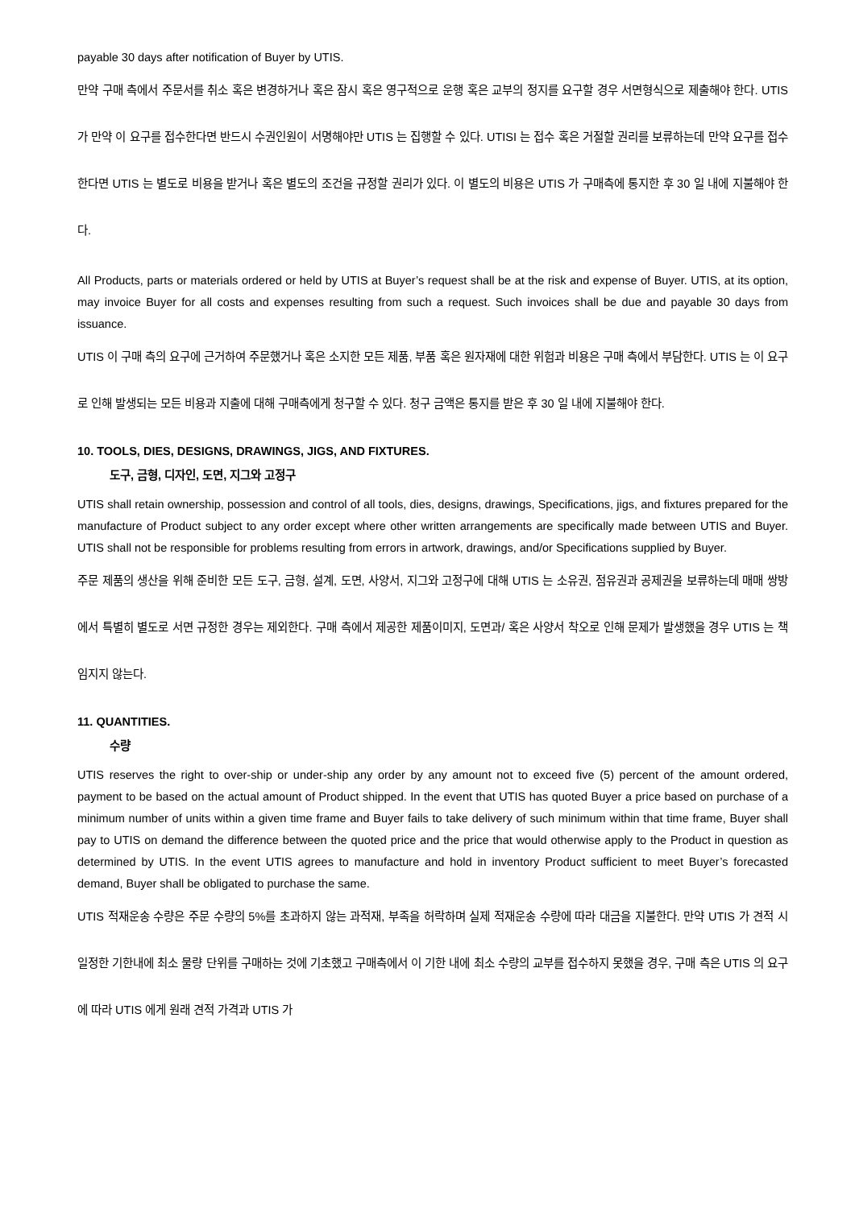payable 30 days after notification of Buyer by UTIS.
만약 구매 측에서 주문서를 취소 혹은 변경하거나 혹은 잠시 혹은 영구적으로 운행 혹은 교부의 정지를 요구할 경우 서면형식으로 제출해야 한다. UTIS 가 만약 이 요구를 접수한다면 반드시 수권인원이 서명해야만 UTIS 는 집행할 수 있다. UTISI 는 접수 혹은 거절할 권리를 보류하는데 만약 요구를 접수한다면 UTIS 는 별도로 비용을 받거나 혹은 별도의 조건을 규정할 권리가 있다. 이 별도의 비용은 UTIS 가 구매측에 통지한 후 30 일 내에 지불해야 한다.
All Products, parts or materials ordered or held by UTIS at Buyer’s request shall be at the risk and expense of Buyer. UTIS, at its option, may invoice Buyer for all costs and expenses resulting from such a request. Such invoices shall be due and payable 30 days from issuance.
UTIS 이 구매 측의 요구에 근거하여 주문했거나 혹은 소지한 모든 제품, 부품 혹은 원자재에 대한 위험과 비용은 구매 측에서 부담한다. UTIS 는 이 요구로 인해 발생되는 모든 비용과 지출에 대해 구매측에게 청구할 수 있다. 청구 금액은 통지를 받은 후 30 일 내에 지불해야 한다.
10. TOOLS, DIES, DESIGNS, DRAWINGS, JIGS, AND FIXTURES.
도구, 금형, 디자인, 도면, 지그와 고정구
UTIS shall retain ownership, possession and control of all tools, dies, designs, drawings, Specifications, jigs, and fixtures prepared for the manufacture of Product subject to any order except where other written arrangements are specifically made between UTIS and Buyer. UTIS shall not be responsible for problems resulting from errors in artwork, drawings, and/or Specifications supplied by Buyer.
주문 제품의 생산을 위해 준비한 모든 도구, 금형, 설계, 도면, 사양서, 지그와 고정구에 대해 UTIS 는 소유권, 점유권과 공제권을 보류하는데 매매 쌍방에서 특별히 별도로 서면 규정한 경우는 제외한다. 구매 측에서 제공한 제품이미지, 도면과/ 혹은 사양서 착오로 인해 문제가 발생했을 경우 UTIS 는 책임지지 않는다.
11. QUANTITIES.
수량
UTIS reserves the right to over-ship or under-ship any order by any amount not to exceed five (5) percent of the amount ordered, payment to be based on the actual amount of Product shipped. In the event that UTIS has quoted Buyer a price based on purchase of a minimum number of units within a given time frame and Buyer fails to take delivery of such minimum within that time frame, Buyer shall pay to UTIS on demand the difference between the quoted price and the price that would otherwise apply to the Product in question as determined by UTIS. In the event UTIS agrees to manufacture and hold in inventory Product sufficient to meet Buyer’s forecasted demand, Buyer shall be obligated to purchase the same.
UTIS 적재운송 수량은 주문 수량의 5%를 초과하지 않는 과적재, 부족을 허락하며 실제 적재운송 수량에 따라 대금을 지불한다. 만약 UTIS 가 견적 시 일정한 기한내에 최소 물량 단위를 구매하는 것에 기초했고 구매측에서 이 기한 내에 최소 수량의 교부를 접수하지 못했을 경우, 구매 측은 UTIS 의 요구에 따라 UTIS 에게 원래 견적 가격과 UTIS 가